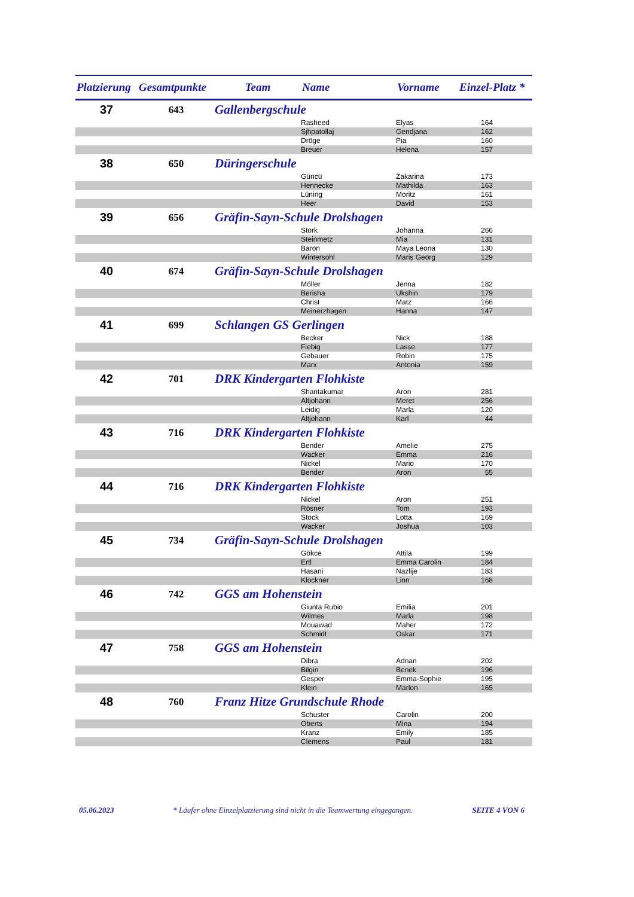| Platzierung | Gesamtpunkte | Team | Name | Vorname | Einzel-Platz * |
| --- | --- | --- | --- | --- | --- |
| 37 | 643 | Gallenbergschule | | | |
| | | | Rasheed | Elyas | 164 |
| | | | Sjhpatollaj | Gendjana | 162 |
| | | | Dröge | Pia | 160 |
| | | | Breuer | Helena | 157 |
| 38 | 650 | Düringerschule | | | |
| | | | Güncü | Zakarina | 173 |
| | | | Hennecke | Mathilda | 163 |
| | | | Lüning | Moritz | 161 |
| | | | Heer | David | 153 |
| 39 | 656 | Gräfin-Sayn-Schule Drolshagen | | | |
| | | | Stork | Johanna | 266 |
| | | | Steinmetz | Mia | 131 |
| | | | Baron | Maya Leona | 130 |
| | | | Wintersohl | Maris Georg | 129 |
| 40 | 674 | Gräfin-Sayn-Schule Drolshagen | | | |
| | | | Möller | Jenna | 182 |
| | | | Berisha | Ukshin | 179 |
| | | | Christ | Matz | 166 |
| | | | Meinerzhagen | Hanna | 147 |
| 41 | 699 | Schlangen GS Gerlingen | | | |
| | | | Becker | Nick | 188 |
| | | | Fiebig | Lasse | 177 |
| | | | Gebauer | Robin | 175 |
| | | | Marx | Antonia | 159 |
| 42 | 701 | DRK Kindergarten Flohkiste | | | |
| | | | Shantakumar | Aron | 281 |
| | | | Altjohann | Meret | 256 |
| | | | Leidig | Marla | 120 |
| | | | Altjohann | Karl | 44 |
| 43 | 716 | DRK Kindergarten Flohkiste | | | |
| | | | Bender | Amelie | 275 |
| | | | Wacker | Emma | 216 |
| | | | Nickel | Mario | 170 |
| | | | Bender | Aron | 55 |
| 44 | 716 | DRK Kindergarten Flohkiste | | | |
| | | | Nickel | Aron | 251 |
| | | | Rösner | Tom | 193 |
| | | | Stock | Lotta | 169 |
| | | | Wacker | Joshua | 103 |
| 45 | 734 | Gräfin-Sayn-Schule Drolshagen | | | |
| | | | Gökce | Attila | 199 |
| | | | Ertl | Emma Carolin | 184 |
| | | | Hasani | Nazlije | 183 |
| | | | Klockner | Linn | 168 |
| 46 | 742 | GGS am Hohenstein | | | |
| | | | Giunta Rubio | Emilia | 201 |
| | | | Wilmes | Marla | 198 |
| | | | Mouawad | Maher | 172 |
| | | | Schmidt | Oskar | 171 |
| 47 | 758 | GGS am Hohenstein | | | |
| | | | Dibra | Adnan | 202 |
| | | | Bilgin | Benek | 196 |
| | | | Gesper | Emma-Sophie | 195 |
| | | | Klein | Marlon | 165 |
| 48 | 760 | Franz Hitze Grundschule Rhode | | | |
| | | | Schuster | Carolin | 200 |
| | | | Oberts | Mina | 194 |
| | | | Kranz | Emily | 185 |
| | | | Clemens | Paul | 181 |
05.06.2023 * Läufer ohne Einzelplatzierung sind nicht in die Teamwertung eingegangen. SEITE 4 VON 6